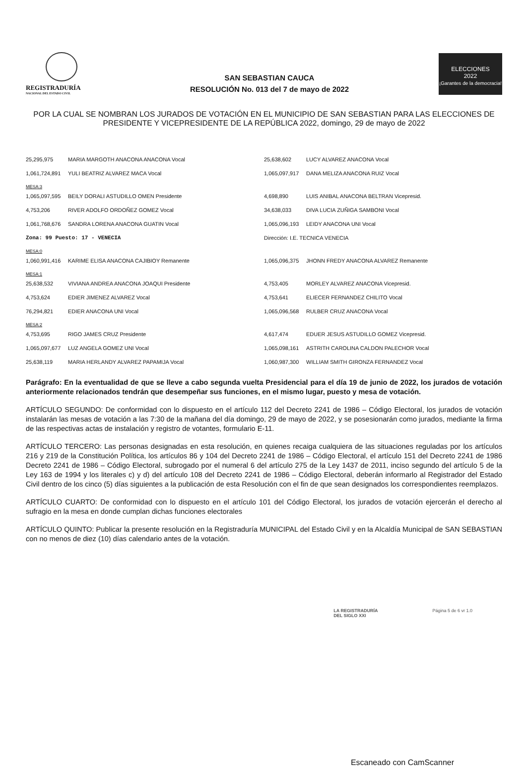REGISTRADURÍA
NACIONAL DEL ESTADO CIVIL
SAN SEBASTIAN CAUCA
RESOLUCIÓN No. 013 del 7 de mayo de 2022
ELECCIONES
2022
¡Garantes de la democracia!
POR LA CUAL SE NOMBRAN LOS JURADOS DE VOTACIÓN EN EL MUNICIPIO DE SAN SEBASTIAN PARA LAS ELECCIONES DE PRESIDENTE Y VICEPRESIDENTE DE LA REPÚBLICA 2022, domingo, 29 de mayo de 2022
| 25,295,975 | MARIA MARGOTH ANACONA ANACONA Vocal | 25,638,602 | LUCY ALVAREZ ANACONA Vocal |
| 1,061,724,891 | YULI BEATRIZ ALVAREZ MACA Vocal | 1,065,097,917 | DANA MELIZA ANACONA RUIZ Vocal |
| MESA:3 | | | |
| 1,065,097,595 | BEILY DORALI ASTUDILLO OMEN Presidente | 4,698,890 | LUIS ANIBAL ANACONA BELTRAN Vicepresid. |
| 4,753,206 | RIVER ADOLFO ORDOÑEZ GOMEZ Vocal | 34,638,033 | DIVA LUCIA ZUÑIGA SAMBONI Vocal |
| 1,061,768,676 | SANDRA LORENA ANACONA GUATIN Vocal | 1,065,096,193 | LEIDY ANACONA UNI Vocal |
| Zona: 99 Puesto: 17 - VENECIA | | Dirección: I.E. TECNICA VENECIA | |
| MESA:0 | | | |
| 1,060,991,416 | KARIME ELISA ANACONA CAJIBIOY Remanente | 1,065,096,375 | JHONN FREDY ANACONA ALVAREZ Remanente |
| MESA:1 | | | |
| 25,638,532 | VIVIANA ANDREA ANACONA JOAQUI Presidente | 4,753,405 | MORLEY ALVAREZ ANACONA Vicepresid. |
| 4,753,624 | EDIER JIMENEZ ALVAREZ Vocal | 4,753,641 | ELIECER FERNANDEZ CHILITO Vocal |
| 76,294,821 | EDIER ANACONA UNI Vocal | 1,065,096,568 | RULBER CRUZ ANACONA Vocal |
| MESA:2 | | | |
| 4,753,695 | RIGO JAMES CRUZ Presidente | 4,617,474 | EDUER JESUS ASTUDILLO GOMEZ Vicepresid. |
| 1,065,097,677 | LUZ ANGELA GOMEZ UNI Vocal | 1,065,098,161 | ASTRITH CAROLINA CALDON PALECHOR Vocal |
| 25,638,119 | MARIA HERLANDY ALVAREZ PAPAMIJA Vocal | 1,060,987,300 | WILLIAM SMITH GIRONZA FERNANDEZ Vocal |
Parágrafo: En la eventualidad de que se lleve a cabo segunda vuelta Presidencial para el día 19 de junio de 2022, los jurados de votación anteriormente relacionados tendrán que desempeñar sus funciones, en el mismo lugar, puesto y mesa de votación.
ARTÍCULO SEGUNDO: De conformidad con lo dispuesto en el artículo 112 del Decreto 2241 de 1986 – Código Electoral, los jurados de votación instalarán las mesas de votación a las 7:30 de la mañana del día domingo, 29 de mayo de 2022, y se posesionarán como jurados, mediante la firma de las respectivas actas de instalación y registro de votantes, formulario E-11.
ARTÍCULO TERCERO: Las personas designadas en esta resolución, en quienes recaiga cualquiera de las situaciones reguladas por los artículos 216 y 219 de la Constitución Política, los artículos 86 y 104 del Decreto 2241 de 1986 – Código Electoral, el artículo 151 del Decreto 2241 de 1986 Decreto 2241 de 1986 – Código Electoral, subrogado por el numeral 6 del artículo 275 de la Ley 1437 de 2011, inciso segundo del artículo 5 de la Ley 163 de 1994 y los literales c) y d) del artículo 108 del Decreto 2241 de 1986 – Código Electoral, deberán informarlo al Registrador del Estado Civil dentro de los cinco (5) días siguientes a la publicación de esta Resolución con el fin de que sean designados los correspondientes reemplazos.
ARTÍCULO CUARTO: De conformidad con lo dispuesto en el artículo 101 del Código Electoral, los jurados de votación ejercerán el derecho al sufragio en la mesa en donde cumplan dichas funciones electorales
ARTÍCULO QUINTO: Publicar la presente resolución en la Registraduría MUNICIPAL del Estado Civil y en la Alcaldía Municipal de SAN SEBASTIAN con no menos de diez (10) días calendario antes de la votación.
LA REGISTRADURÍA
DEL SIGLO XXI
Página 5 de 6 vr 1.0
Escaneado con CamScanner